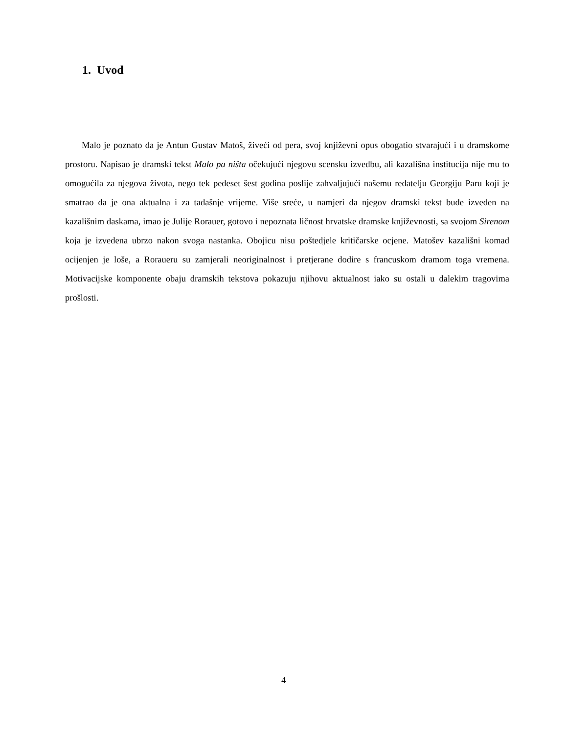1. Uvod
Malo je poznato da je Antun Gustav Matoš, živeći od pera, svoj književni opus obogatio stvarajući i u dramskome prostoru. Napisao je dramski tekst Malo pa ništa očekujući njegovu scensku izvedbu, ali kazališna institucija nije mu to omogućila za njegova života, nego tek pedeset šest godina poslije zahvaljujući našemu redatelju Georgiju Paru koji je smatrao da je ona aktualna i za tadašnje vrijeme. Više sreće, u namjeri da njegov dramski tekst bude izveden na kazališnim daskama, imao je Julije Rorauer, gotovo i nepoznata ličnost hrvatske dramske književnosti, sa svojom Sirenom koja je izvedena ubrzo nakon svoga nastanka. Obojicu nisu poštedjele kritičarske ocjene. Matošev kazališni komad ocijenjen je loše, a Roraueru su zamjerali neoriginalnost i pretjerane dodire s francuskom dramom toga vremena. Motivacijske komponente obaju dramskih tekstova pokazuju njihovu aktualnost iako su ostali u dalekim tragovima prošlosti.
4